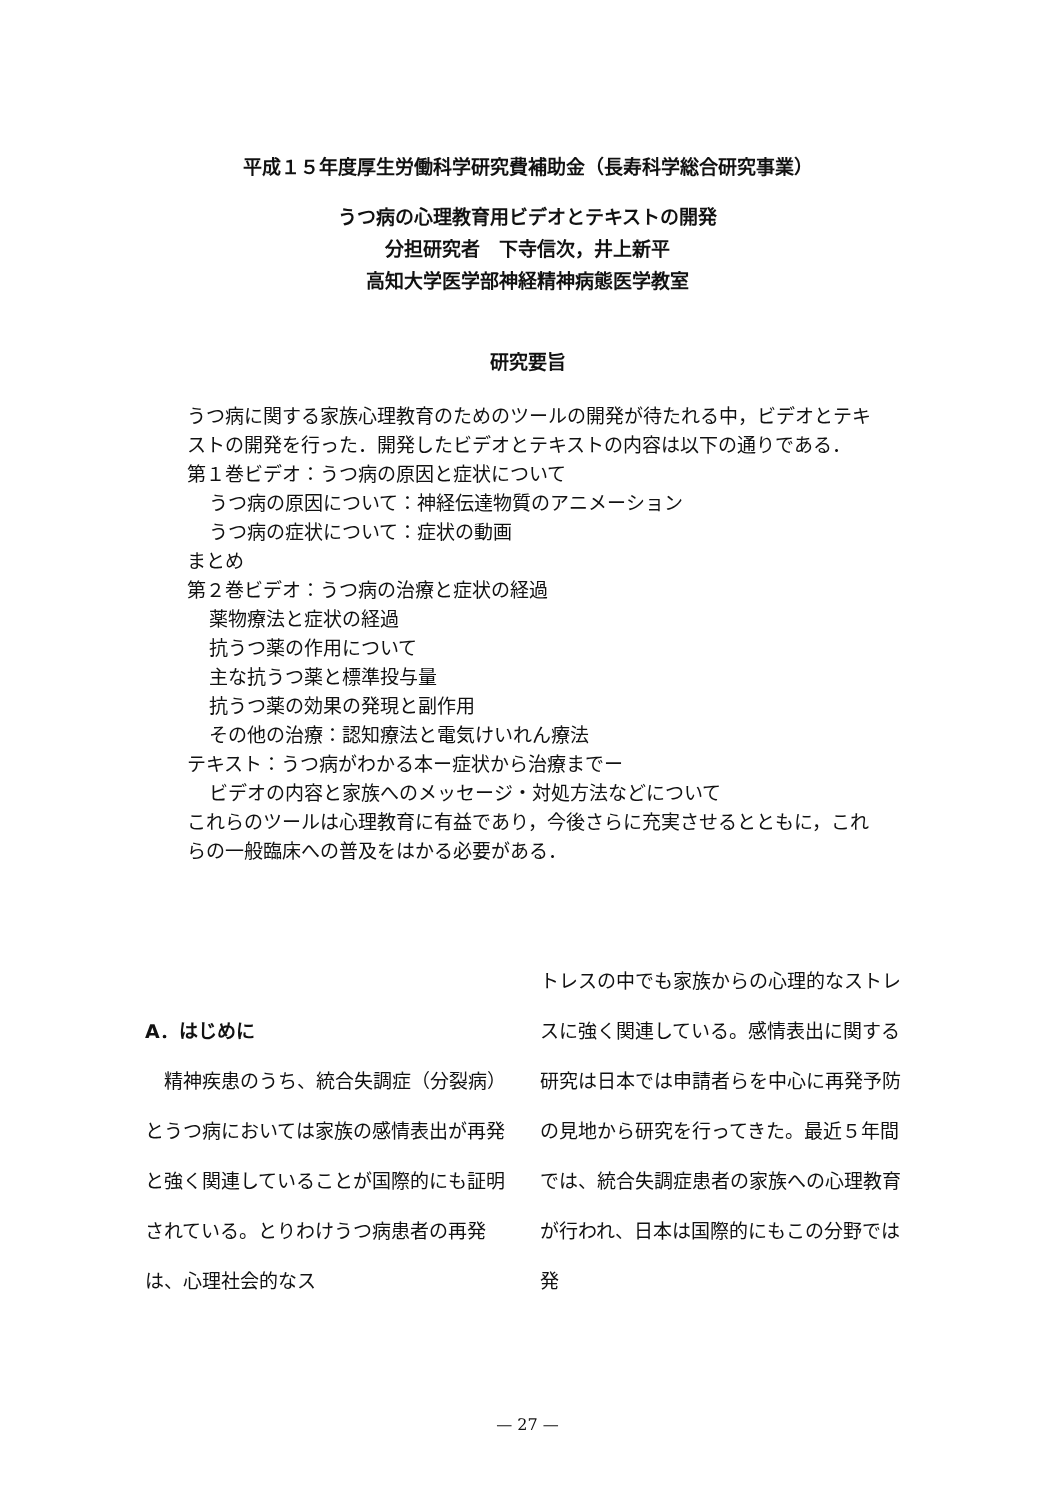平成１５年度厚生労働科学研究費補助金（長寿科学総合研究事業）
うつ病の心理教育用ビデオとテキストの開発
分担研究者　下寺信次，井上新平
高知大学医学部神経精神病態医学教室
研究要旨
うつ病に関する家族心理教育のためのツールの開発が待たれる中，ビデオとテキストの開発を行った．開発したビデオとテキストの内容は以下の通りである．
第１巻ビデオ：うつ病の原因と症状について
うつ病の原因について：神経伝達物質のアニメーション
うつ病の症状について：症状の動画
まとめ
第２巻ビデオ：うつ病の治療と症状の経過
薬物療法と症状の経過
抗うつ薬の作用について
主な抗うつ薬と標準投与量
抗うつ薬の効果の発現と副作用
その他の治療：認知療法と電気けいれん療法
テキスト：うつ病がわかる本ー症状から治療までー
ビデオの内容と家族へのメッセージ・対処方法などについて
これらのツールは心理教育に有益であり，今後さらに充実させるとともに，これらの一般臨床への普及をはかる必要がある．
A．はじめに
　精神疾患のうち、統合失調症（分裂病）とうつ病においては家族の感情表出が再発と強く関連していることが国際的にも証明されている。とりわけうつ病患者の再発は、心理社会的なス
トレスの中でも家族からの心理的なストレスに強く関連している。感情表出に関する研究は日本では申請者らを中心に再発予防の見地から研究を行ってきた。最近５年間では、統合失調症患者の家族への心理教育が行われ、日本は国際的にもこの分野では発
— 27 —